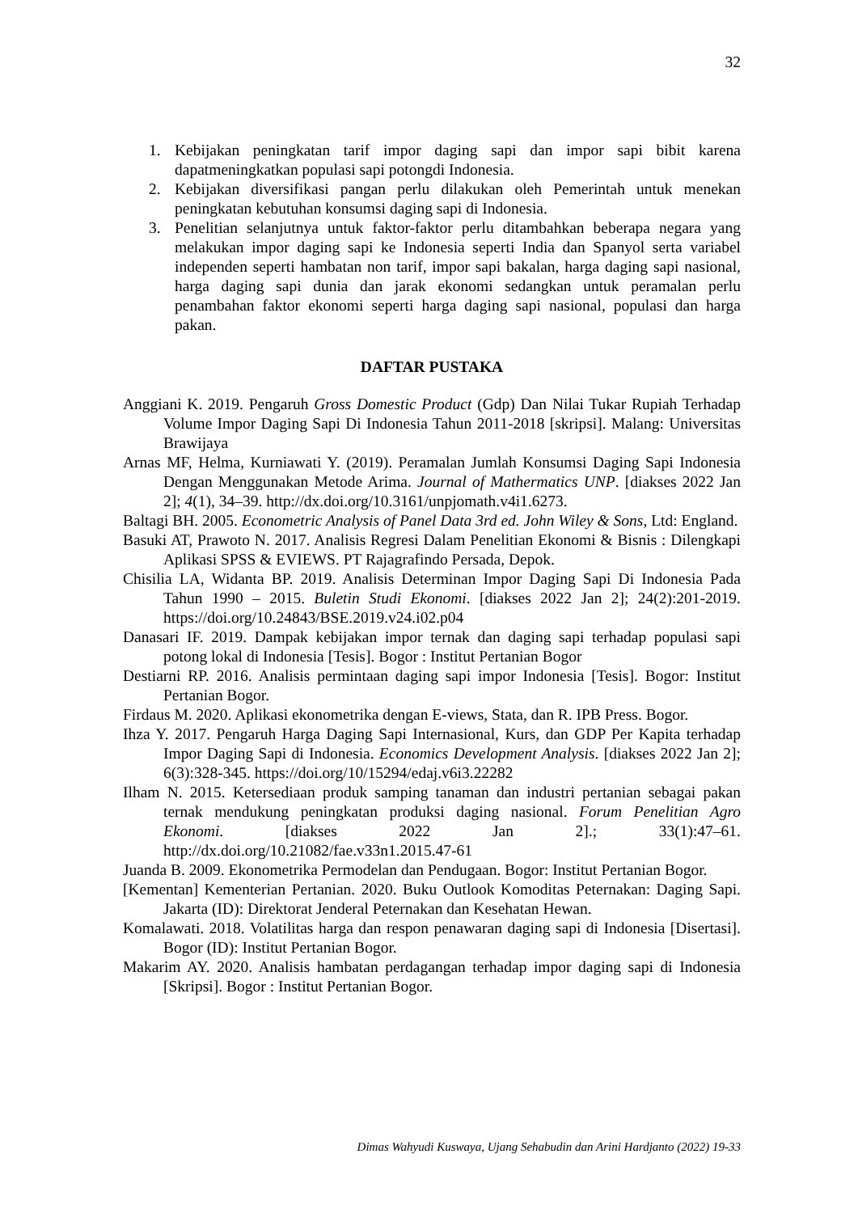32
1. Kebijakan peningkatan tarif impor daging sapi dan impor sapi bibit karena dapatmeningkatkan populasi sapi potongdi Indonesia.
2. Kebijakan diversifikasi pangan perlu dilakukan oleh Pemerintah untuk menekan peningkatan kebutuhan konsumsi daging sapi di Indonesia.
3. Penelitian selanjutnya untuk faktor-faktor perlu ditambahkan beberapa negara yang melakukan impor daging sapi ke Indonesia seperti India dan Spanyol serta variabel independen seperti hambatan non tarif, impor sapi bakalan, harga daging sapi nasional, harga daging sapi dunia dan jarak ekonomi sedangkan untuk peramalan perlu penambahan faktor ekonomi seperti harga daging sapi nasional, populasi dan harga pakan.
DAFTAR PUSTAKA
Anggiani K. 2019. Pengaruh Gross Domestic Product (Gdp) Dan Nilai Tukar Rupiah Terhadap Volume Impor Daging Sapi Di Indonesia Tahun 2011-2018 [skripsi]. Malang: Universitas Brawijaya
Arnas MF, Helma, Kurniawati Y. (2019). Peramalan Jumlah Konsumsi Daging Sapi Indonesia Dengan Menggunakan Metode Arima. Journal of Mathermatics UNP. [diakses 2022 Jan 2]; 4(1), 34–39. http://dx.doi.org/10.3161/unpjomath.v4i1.6273.
Baltagi BH. 2005. Econometric Analysis of Panel Data 3rd ed. John Wiley & Sons, Ltd: England.
Basuki AT, Prawoto N. 2017. Analisis Regresi Dalam Penelitian Ekonomi & Bisnis : Dilengkapi Aplikasi SPSS & EVIEWS. PT Rajagrafindo Persada, Depok.
Chisilia LA, Widanta BP. 2019. Analisis Determinan Impor Daging Sapi Di Indonesia Pada Tahun 1990 – 2015. Buletin Studi Ekonomi. [diakses 2022 Jan 2]; 24(2):201-2019. https://doi.org/10.24843/BSE.2019.v24.i02.p04
Danasari IF. 2019. Dampak kebijakan impor ternak dan daging sapi terhadap populasi sapi potong lokal di Indonesia [Tesis]. Bogor : Institut Pertanian Bogor
Destiarni RP. 2016. Analisis permintaan daging sapi impor Indonesia [Tesis]. Bogor: Institut Pertanian Bogor.
Firdaus M. 2020. Aplikasi ekonometrika dengan E-views, Stata, dan R. IPB Press. Bogor.
Ihza Y. 2017. Pengaruh Harga Daging Sapi Internasional, Kurs, dan GDP Per Kapita terhadap Impor Daging Sapi di Indonesia. Economics Development Analysis. [diakses 2022 Jan 2]; 6(3):328-345. https://doi.org/10/15294/edaj.v6i3.22282
Ilham N. 2015. Ketersediaan produk samping tanaman dan industri pertanian sebagai pakan ternak mendukung peningkatan produksi daging nasional. Forum Penelitian Agro Ekonomi. [diakses 2022 Jan 2].; 33(1):47–61. http://dx.doi.org/10.21082/fae.v33n1.2015.47-61
Juanda B. 2009. Ekonometrika Permodelan dan Pendugaan. Bogor: Institut Pertanian Bogor.
[Kementan] Kementerian Pertanian. 2020. Buku Outlook Komoditas Peternakan: Daging Sapi. Jakarta (ID): Direktorat Jenderal Peternakan dan Kesehatan Hewan.
Komalawati. 2018. Volatilitas harga dan respon penawaran daging sapi di Indonesia [Disertasi]. Bogor (ID): Institut Pertanian Bogor.
Makarim AY. 2020. Analisis hambatan perdagangan terhadap impor daging sapi di Indonesia [Skripsi]. Bogor : Institut Pertanian Bogor.
Dimas Wahyudi Kuswaya, Ujang Sehabudin dan Arini Hardjanto (2022) 19-33